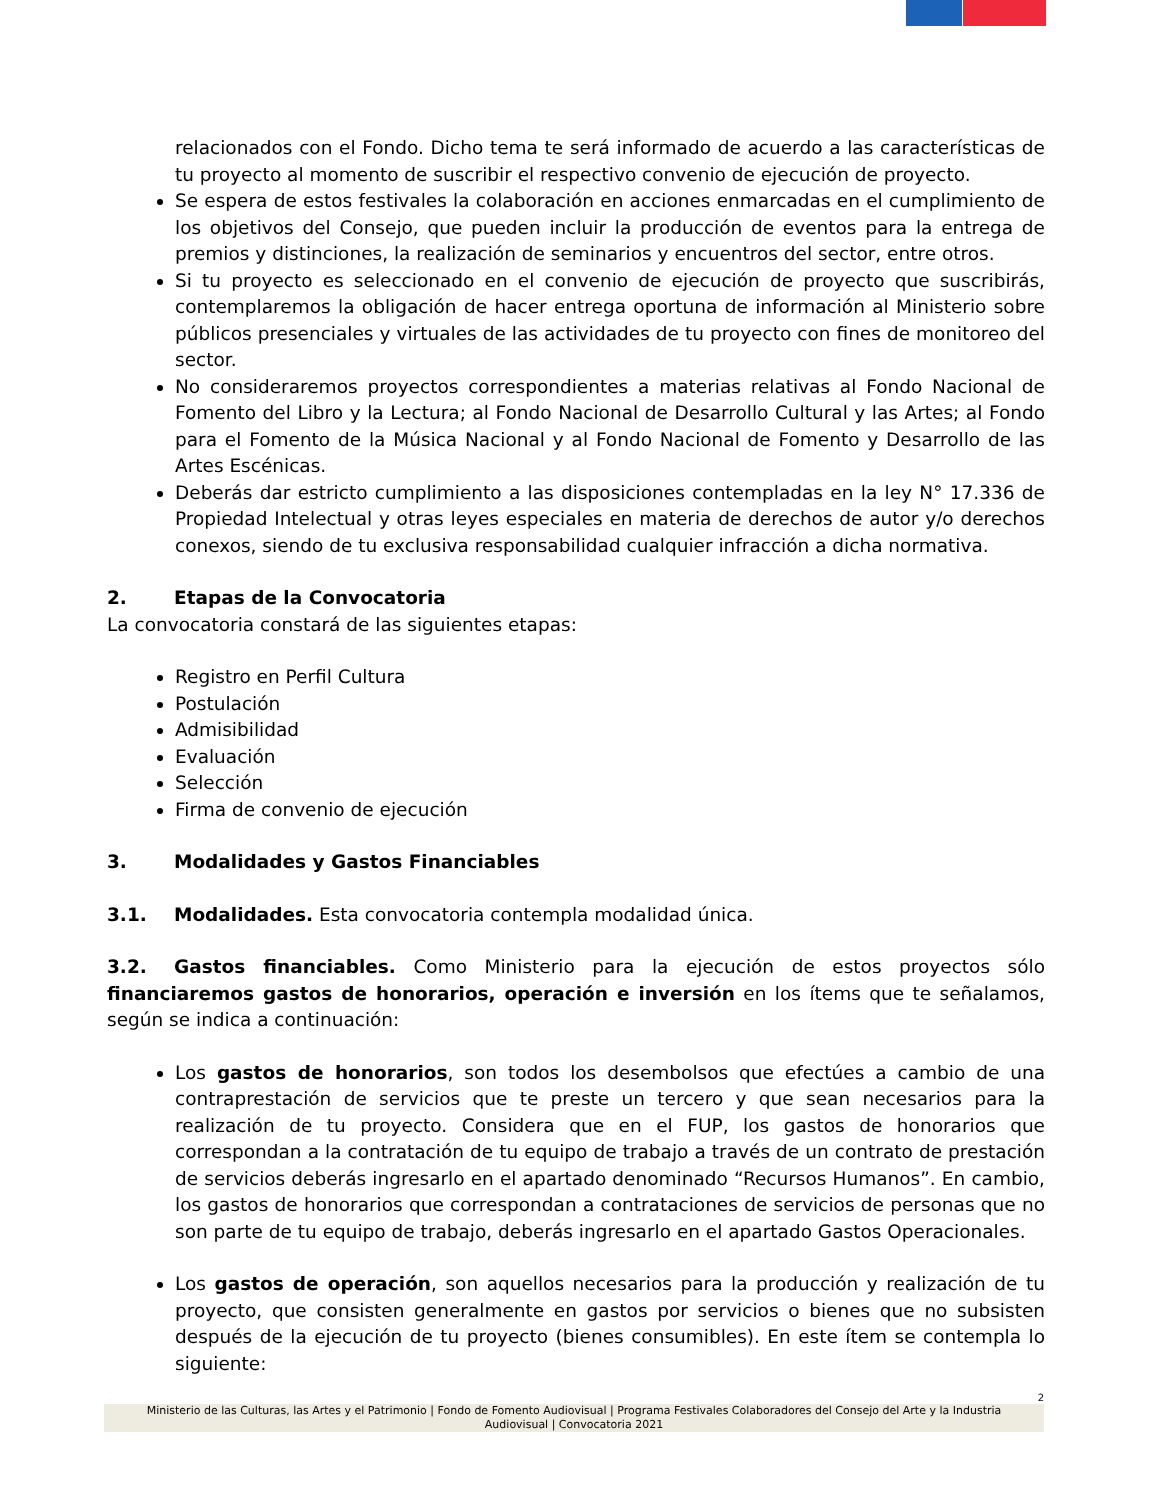relacionados con el Fondo. Dicho tema te será informado de acuerdo a las características de tu proyecto al momento de suscribir el respectivo convenio de ejecución de proyecto.
Se espera de estos festivales la colaboración en acciones enmarcadas en el cumplimiento de los objetivos del Consejo, que pueden incluir la producción de eventos para la entrega de premios y distinciones, la realización de seminarios y encuentros del sector, entre otros.
Si tu proyecto es seleccionado en el convenio de ejecución de proyecto que suscribirás, contemplaremos la obligación de hacer entrega oportuna de información al Ministerio sobre públicos presenciales y virtuales de las actividades de tu proyecto con fines de monitoreo del sector.
No consideraremos proyectos correspondientes a materias relativas al Fondo Nacional de Fomento del Libro y la Lectura; al Fondo Nacional de Desarrollo Cultural y las Artes; al Fondo para el Fomento de la Música Nacional y al Fondo Nacional de Fomento y Desarrollo de las Artes Escénicas.
Deberás dar estricto cumplimiento a las disposiciones contempladas en la ley N° 17.336 de Propiedad Intelectual y otras leyes especiales en materia de derechos de autor y/o derechos conexos, siendo de tu exclusiva responsabilidad cualquier infracción a dicha normativa.
2. Etapas de la Convocatoria
La convocatoria constará de las siguientes etapas:
Registro en Perfil Cultura
Postulación
Admisibilidad
Evaluación
Selección
Firma de convenio de ejecución
3. Modalidades y Gastos Financiables
3.1. Modalidades. Esta convocatoria contempla modalidad única.
3.2. Gastos financiables. Como Ministerio para la ejecución de estos proyectos sólo financiaremos gastos de honorarios, operación e inversión en los ítems que te señalamos, según se indica a continuación:
Los gastos de honorarios, son todos los desembolsos que efectúes a cambio de una contraprestación de servicios que te preste un tercero y que sean necesarios para la realización de tu proyecto. Considera que en el FUP, los gastos de honorarios que correspondan a la contratación de tu equipo de trabajo a través de un contrato de prestación de servicios deberás ingresarlo en el apartado denominado “Recursos Humanos”. En cambio, los gastos de honorarios que correspondan a contrataciones de servicios de personas que no son parte de tu equipo de trabajo, deberás ingresarlo en el apartado Gastos Operacionales.
Los gastos de operación, son aquellos necesarios para la producción y realización de tu proyecto, que consisten generalmente en gastos por servicios o bienes que no subsisten después de la ejecución de tu proyecto (bienes consumibles). En este ítem se contempla lo siguiente:
2
Ministerio de las Culturas, las Artes y el Patrimonio | Fondo de Fomento Audiovisual | Programa Festivales Colaboradores del Consejo del Arte y la Industria Audiovisual | Convocatoria 2021